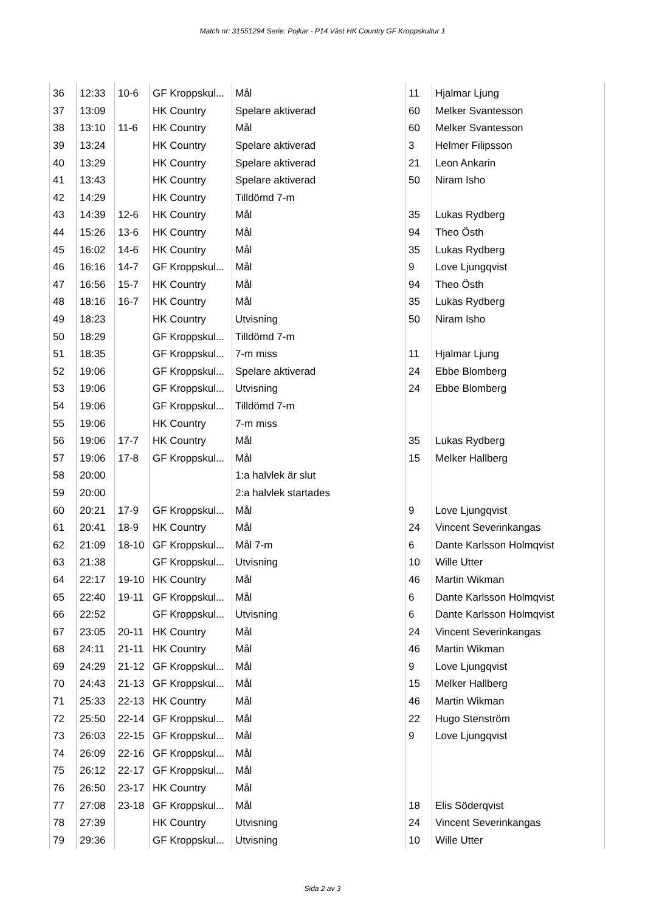Match nr: 31551294 Serie: Pojkar - P14 Väst HK Country GF Kroppskultur 1
| 36 | 12:33 | 10-6 | GF Kroppskul... | Mål | 11 | Hjalmar Ljung |
| 37 | 13:09 | | HK Country | Spelare aktiverad | 60 | Melker Svantesson |
| 38 | 13:10 | 11-6 | HK Country | Mål | 60 | Melker Svantesson |
| 39 | 13:24 | | HK Country | Spelare aktiverad | 3 | Helmer Filipsson |
| 40 | 13:29 | | HK Country | Spelare aktiverad | 21 | Leon Ankarin |
| 41 | 13:43 | | HK Country | Spelare aktiverad | 50 | Niram Isho |
| 42 | 14:29 | | HK Country | Tilldömd 7-m | | |
| 43 | 14:39 | 12-6 | HK Country | Mål | 35 | Lukas Rydberg |
| 44 | 15:26 | 13-6 | HK Country | Mål | 94 | Theo Östh |
| 45 | 16:02 | 14-6 | HK Country | Mål | 35 | Lukas Rydberg |
| 46 | 16:16 | 14-7 | GF Kroppskul... | Mål | 9 | Love Ljungqvist |
| 47 | 16:56 | 15-7 | HK Country | Mål | 94 | Theo Östh |
| 48 | 18:16 | 16-7 | HK Country | Mål | 35 | Lukas Rydberg |
| 49 | 18:23 | | HK Country | Utvisning | 50 | Niram Isho |
| 50 | 18:29 | | GF Kroppskul... | Tilldömd 7-m | | |
| 51 | 18:35 | | GF Kroppskul... | 7-m miss | 11 | Hjalmar Ljung |
| 52 | 19:06 | | GF Kroppskul... | Spelare aktiverad | 24 | Ebbe Blomberg |
| 53 | 19:06 | | GF Kroppskul... | Utvisning | 24 | Ebbe Blomberg |
| 54 | 19:06 | | GF Kroppskul... | Tilldömd 7-m | | |
| 55 | 19:06 | | HK Country | 7-m miss | | |
| 56 | 19:06 | 17-7 | HK Country | Mål | 35 | Lukas Rydberg |
| 57 | 19:06 | 17-8 | GF Kroppskul... | Mål | 15 | Melker Hallberg |
| 58 | 20:00 | | | 1:a halvlek är slut | | |
| 59 | 20:00 | | | 2:a halvlek startades | | |
| 60 | 20:21 | 17-9 | GF Kroppskul... | Mål | 9 | Love Ljungqvist |
| 61 | 20:41 | 18-9 | HK Country | Mål | 24 | Vincent Severinkangas |
| 62 | 21:09 | 18-10 | GF Kroppskul... | Mål 7-m | 6 | Dante Karlsson Holmqvist |
| 63 | 21:38 | | GF Kroppskul... | Utvisning | 10 | Wille Utter |
| 64 | 22:17 | 19-10 | HK Country | Mål | 46 | Martin Wikman |
| 65 | 22:40 | 19-11 | GF Kroppskul... | Mål | 6 | Dante Karlsson Holmqvist |
| 66 | 22:52 | | GF Kroppskul... | Utvisning | 6 | Dante Karlsson Holmqvist |
| 67 | 23:05 | 20-11 | HK Country | Mål | 24 | Vincent Severinkangas |
| 68 | 24:11 | 21-11 | HK Country | Mål | 46 | Martin Wikman |
| 69 | 24:29 | 21-12 | GF Kroppskul... | Mål | 9 | Love Ljungqvist |
| 70 | 24:43 | 21-13 | GF Kroppskul... | Mål | 15 | Melker Hallberg |
| 71 | 25:33 | 22-13 | HK Country | Mål | 46 | Martin Wikman |
| 72 | 25:50 | 22-14 | GF Kroppskul... | Mål | 22 | Hugo Stenström |
| 73 | 26:03 | 22-15 | GF Kroppskul... | Mål | 9 | Love Ljungqvist |
| 74 | 26:09 | 22-16 | GF Kroppskul... | Mål | | |
| 75 | 26:12 | 22-17 | GF Kroppskul... | Mål | | |
| 76 | 26:50 | 23-17 | HK Country | Mål | | |
| 77 | 27:08 | 23-18 | GF Kroppskul... | Mål | 18 | Elis Söderqvist |
| 78 | 27:39 | | HK Country | Utvisning | 24 | Vincent Severinkangas |
| 79 | 29:36 | | GF Kroppskul... | Utvisning | 10 | Wille Utter |
Sida 2 av 3